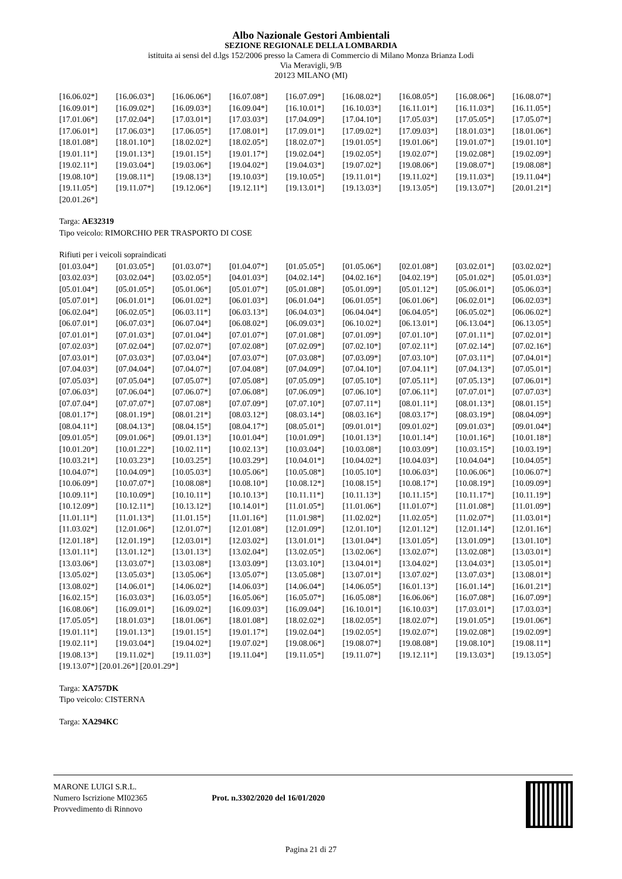Albo Nazionale Gestori Ambientali
SEZIONE REGIONALE DELLA LOMBARDIA
istituita ai sensi del d.lgs 152/2006 presso la Camera di Commercio di Milano Monza Brianza Lodi
Via Meravigli, 9/B
20123 MILANO (MI)
| [16.06.02*] | [16.06.03*] | [16.06.06*] | [16.07.08*] | [16.07.09*] | [16.08.02*] | [16.08.05*] | [16.08.06*] | [16.08.07*] |
| [16.09.01*] | [16.09.02*] | [16.09.03*] | [16.09.04*] | [16.10.01*] | [16.10.03*] | [16.11.01*] | [16.11.03*] | [16.11.05*] |
| [17.01.06*] | [17.02.04*] | [17.03.01*] | [17.03.03*] | [17.04.09*] | [17.04.10*] | [17.05.03*] | [17.05.05*] | [17.05.07*] |
| [17.06.01*] | [17.06.03*] | [17.06.05*] | [17.08.01*] | [17.09.01*] | [17.09.02*] | [17.09.03*] | [18.01.03*] | [18.01.06*] |
| [18.01.08*] | [18.01.10*] | [18.02.02*] | [18.02.05*] | [18.02.07*] | [19.01.05*] | [19.01.06*] | [19.01.07*] | [19.01.10*] |
| [19.01.11*] | [19.01.13*] | [19.01.15*] | [19.01.17*] | [19.02.04*] | [19.02.05*] | [19.02.07*] | [19.02.08*] | [19.02.09*] |
| [19.02.11*] | [19.03.04*] | [19.03.06*] | [19.04.02*] | [19.04.03*] | [19.07.02*] | [19.08.06*] | [19.08.07*] | [19.08.08*] |
| [19.08.10*] | [19.08.11*] | [19.08.13*] | [19.10.03*] | [19.10.05*] | [19.11.01*] | [19.11.02*] | [19.11.03*] | [19.11.04*] |
| [19.11.05*] | [19.11.07*] | [19.12.06*] | [19.12.11*] | [19.13.01*] | [19.13.03*] | [19.13.05*] | [19.13.07*] | [20.01.21*] |
| [20.01.26*] | | | | | | | | |
Targa: AE32319
Tipo veicolo: RIMORCHIO PER TRASPORTO DI COSE
Rifiuti per i veicoli sopraindicati
| [01.03.04*] | [01.03.05*] | [01.03.07*] | [01.04.07*] | [01.05.05*] | [01.05.06*] | [02.01.08*] | [03.02.01*] | [03.02.02*] |
| [03.02.03*] | [03.02.04*] | [03.02.05*] | [04.01.03*] | [04.02.14*] | [04.02.16*] | [04.02.19*] | [05.01.02*] | [05.01.03*] |
| [05.01.04*] | [05.01.05*] | [05.01.06*] | [05.01.07*] | [05.01.08*] | [05.01.09*] | [05.01.12*] | [05.06.01*] | [05.06.03*] |
| [05.07.01*] | [06.01.01*] | [06.01.02*] | [06.01.03*] | [06.01.04*] | [06.01.05*] | [06.01.06*] | [06.02.01*] | [06.02.03*] |
| [06.02.04*] | [06.02.05*] | [06.03.11*] | [06.03.13*] | [06.04.03*] | [06.04.04*] | [06.04.05*] | [06.05.02*] | [06.06.02*] |
| [06.07.01*] | [06.07.03*] | [06.07.04*] | [06.08.02*] | [06.09.03*] | [06.10.02*] | [06.13.01*] | [06.13.04*] | [06.13.05*] |
| [07.01.01*] | [07.01.03*] | [07.01.04*] | [07.01.07*] | [07.01.08*] | [07.01.09*] | [07.01.10*] | [07.01.11*] | [07.02.01*] |
| [07.02.03*] | [07.02.04*] | [07.02.07*] | [07.02.08*] | [07.02.09*] | [07.02.10*] | [07.02.11*] | [07.02.14*] | [07.02.16*] |
| [07.03.01*] | [07.03.03*] | [07.03.04*] | [07.03.07*] | [07.03.08*] | [07.03.09*] | [07.03.10*] | [07.03.11*] | [07.04.01*] |
| [07.04.03*] | [07.04.04*] | [07.04.07*] | [07.04.08*] | [07.04.09*] | [07.04.10*] | [07.04.11*] | [07.04.13*] | [07.05.01*] |
| [07.05.03*] | [07.05.04*] | [07.05.07*] | [07.05.08*] | [07.05.09*] | [07.05.10*] | [07.05.11*] | [07.05.13*] | [07.06.01*] |
| [07.06.03*] | [07.06.04*] | [07.06.07*] | [07.06.08*] | [07.06.09*] | [07.06.10*] | [07.06.11*] | [07.07.01*] | [07.07.03*] |
| [07.07.04*] | [07.07.07*] | [07.07.08*] | [07.07.09*] | [07.07.10*] | [07.07.11*] | [08.01.11*] | [08.01.13*] | [08.01.15*] |
| [08.01.17*] | [08.01.19*] | [08.01.21*] | [08.03.12*] | [08.03.14*] | [08.03.16*] | [08.03.17*] | [08.03.19*] | [08.04.09*] |
| [08.04.11*] | [08.04.13*] | [08.04.15*] | [08.04.17*] | [08.05.01*] | [09.01.01*] | [09.01.02*] | [09.01.03*] | [09.01.04*] |
| [09.01.05*] | [09.01.06*] | [09.01.13*] | [10.01.04*] | [10.01.09*] | [10.01.13*] | [10.01.14*] | [10.01.16*] | [10.01.18*] |
| [10.01.20*] | [10.01.22*] | [10.02.11*] | [10.02.13*] | [10.03.04*] | [10.03.08*] | [10.03.09*] | [10.03.15*] | [10.03.19*] |
| [10.03.21*] | [10.03.23*] | [10.03.25*] | [10.03.29*] | [10.04.01*] | [10.04.02*] | [10.04.03*] | [10.04.04*] | [10.04.05*] |
| [10.04.07*] | [10.04.09*] | [10.05.03*] | [10.05.06*] | [10.05.08*] | [10.05.10*] | [10.06.03*] | [10.06.06*] | [10.06.07*] |
| [10.06.09*] | [10.07.07*] | [10.08.08*] | [10.08.10*] | [10.08.12*] | [10.08.15*] | [10.08.17*] | [10.08.19*] | [10.09.09*] |
| [10.09.11*] | [10.10.09*] | [10.10.11*] | [10.10.13*] | [10.11.11*] | [10.11.13*] | [10.11.15*] | [10.11.17*] | [10.11.19*] |
| [10.12.09*] | [10.12.11*] | [10.13.12*] | [10.14.01*] | [11.01.05*] | [11.01.06*] | [11.01.07*] | [11.01.08*] | [11.01.09*] |
| [11.01.11*] | [11.01.13*] | [11.01.15*] | [11.01.16*] | [11.01.98*] | [11.02.02*] | [11.02.05*] | [11.02.07*] | [11.03.01*] |
| [11.03.02*] | [12.01.06*] | [12.01.07*] | [12.01.08*] | [12.01.09*] | [12.01.10*] | [12.01.12*] | [12.01.14*] | [12.01.16*] |
| [12.01.18*] | [12.01.19*] | [12.03.01*] | [12.03.02*] | [13.01.01*] | [13.01.04*] | [13.01.05*] | [13.01.09*] | [13.01.10*] |
| [13.01.11*] | [13.01.12*] | [13.01.13*] | [13.02.04*] | [13.02.05*] | [13.02.06*] | [13.02.07*] | [13.02.08*] | [13.03.01*] |
| [13.03.06*] | [13.03.07*] | [13.03.08*] | [13.03.09*] | [13.03.10*] | [13.04.01*] | [13.04.02*] | [13.04.03*] | [13.05.01*] |
| [13.05.02*] | [13.05.03*] | [13.05.06*] | [13.05.07*] | [13.05.08*] | [13.07.01*] | [13.07.02*] | [13.07.03*] | [13.08.01*] |
| [13.08.02*] | [14.06.01*] | [14.06.02*] | [14.06.03*] | [14.06.04*] | [14.06.05*] | [16.01.13*] | [16.01.14*] | [16.01.21*] |
| [16.02.15*] | [16.03.03*] | [16.03.05*] | [16.05.06*] | [16.05.07*] | [16.05.08*] | [16.06.06*] | [16.07.08*] | [16.07.09*] |
| [16.08.06*] | [16.09.01*] | [16.09.02*] | [16.09.03*] | [16.09.04*] | [16.10.01*] | [16.10.03*] | [17.03.01*] | [17.03.03*] |
| [17.05.05*] | [18.01.03*] | [18.01.06*] | [18.01.08*] | [18.02.02*] | [18.02.05*] | [18.02.07*] | [19.01.05*] | [19.01.06*] |
| [19.01.11*] | [19.01.13*] | [19.01.15*] | [19.01.17*] | [19.02.04*] | [19.02.05*] | [19.02.07*] | [19.02.08*] | [19.02.09*] |
| [19.02.11*] | [19.03.04*] | [19.04.02*] | [19.07.02*] | [19.08.06*] | [19.08.07*] | [19.08.08*] | [19.08.10*] | [19.08.11*] |
| [19.08.13*] | [19.11.02*] | [19.11.03*] | [19.11.04*] | [19.11.05*] | [19.11.07*] | [19.12.11*] | [19.13.03*] | [19.13.05*] |
[19.13.07*] [20.01.26*] [20.01.29*]
Targa: XA757DK
Tipo veicolo: CISTERNA
Targa: XA294KC
MARONE LUIGI S.R.L.
Numero Iscrizione MI02365
Provvedimento di Rinnovo
Prot. n.3302/2020 del 16/01/2020
Pagina 21 di 27